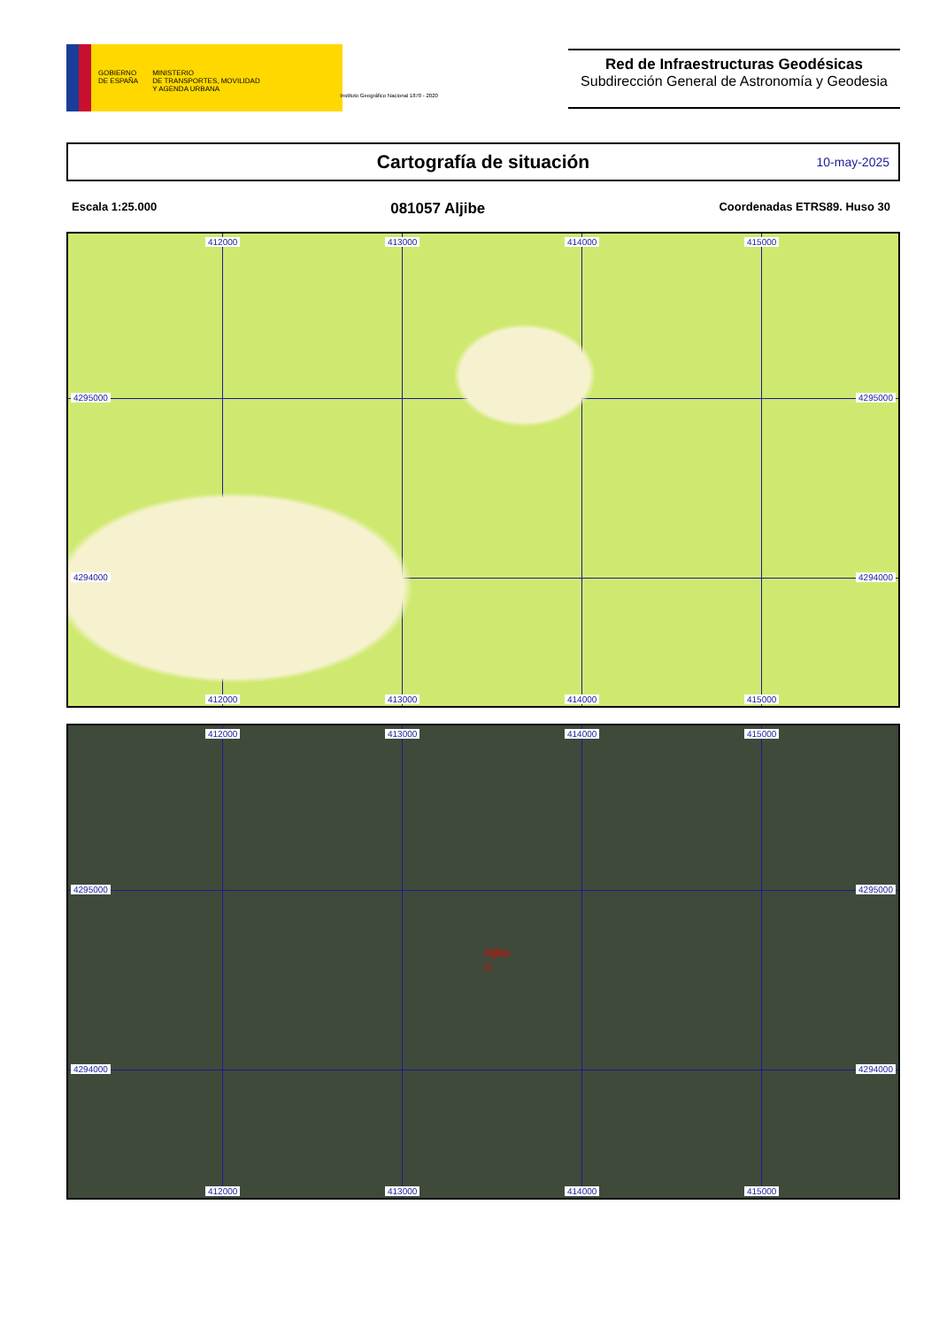GOBIERNO
DE ESPAÑA
MINISTERIO
DE TRANSPORTES, MOVILIDAD
Y AGENDA URBANA
Instituto Geográfico Nacional 1870 - 2020
Red de Infraestructuras Geodésicas
Subdirección General de Astronomía y Geodesia
Cartografía de situación
10-may-2025
Escala 1:25.000 081057 Aljibe Coordenadas ETRS89. Huso 30
412000 413000 414000 415000
4295000 4295000
4294000 4294000
412000 413000 414000 415000
412000 413000 414000 415000
4295000 4295000
4294000 4294000
412000 413000 414000 415000
Aljibe
△